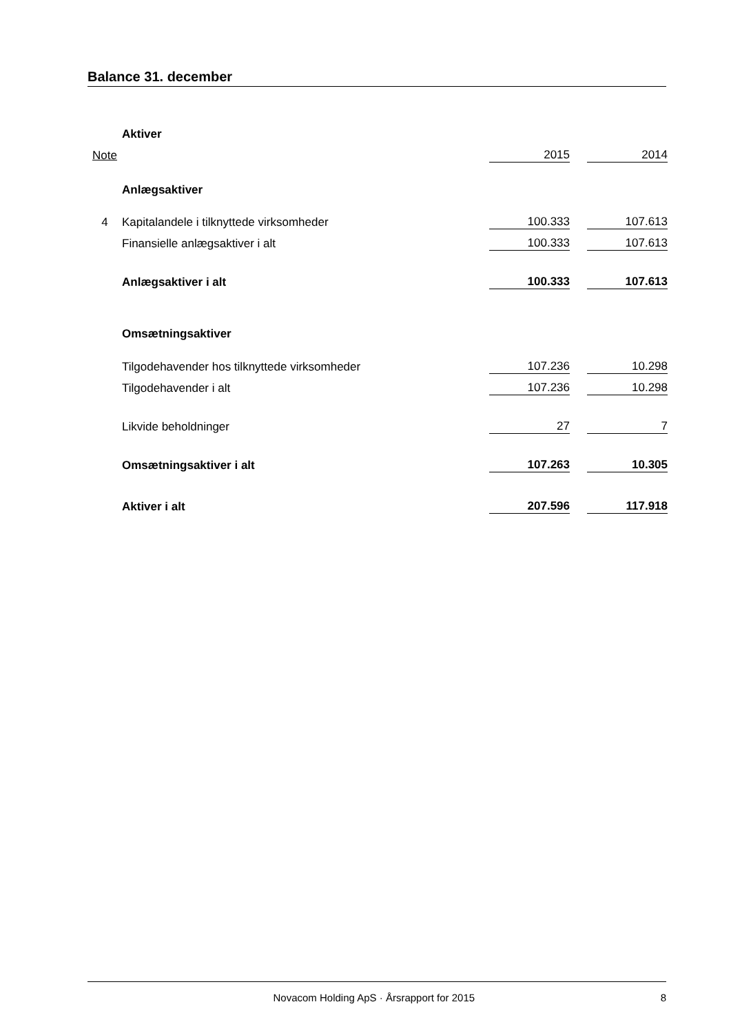Balance 31. december
| | Aktiver | | | |
| Note | | 2015 | | 2014 |
| | Anlægsaktiver | | | |
| 4 | Kapitalandele i tilknyttede virksomheder | 100.333 | | 107.613 |
| | Finansielle anlægsaktiver i alt | 100.333 | | 107.613 |
| | Anlægsaktiver i alt | 100.333 | | 107.613 |
| | Omsætningsaktiver | | | |
| | Tilgodehavender hos tilknyttede virksomheder | 107.236 | | 10.298 |
| | Tilgodehavender i alt | 107.236 | | 10.298 |
| | Likvide beholdninger | 27 | | 7 |
| | Omsætningsaktiver i alt | 107.263 | | 10.305 |
| | Aktiver i alt | 207.596 | | 117.918 |
Novacom Holding ApS · Årsrapport for 2015 8